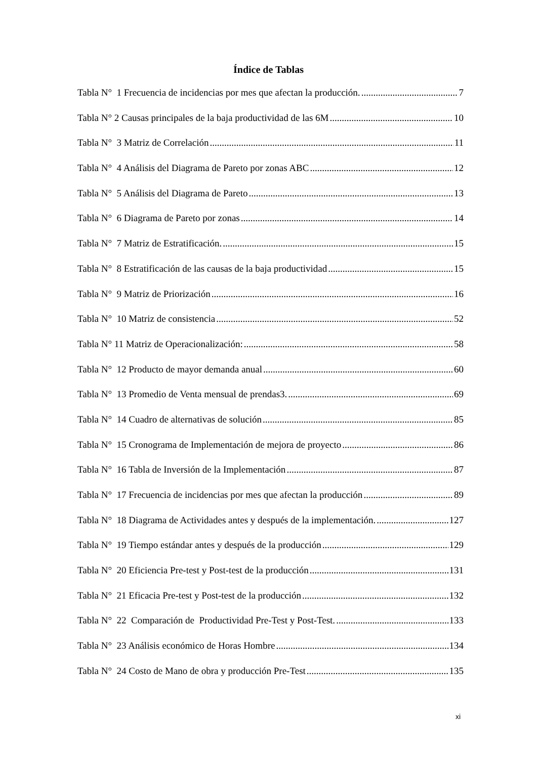Índice de Tablas
Tabla N° 1 Frecuencia de incidencias por mes que afectan la producción. 7
Tabla N° 2 Causas principales de la baja productividad de las 6M 10
Tabla N° 3 Matriz de Correlación 11
Tabla N° 4 Análisis del Diagrama de Pareto por zonas ABC 12
Tabla N° 5 Análisis del Diagrama de Pareto 13
Tabla N° 6 Diagrama de Pareto por zonas 14
Tabla N° 7 Matriz de Estratificación. 15
Tabla N° 8 Estratificación de las causas de la baja productividad 15
Tabla N° 9 Matriz de Priorización 16
Tabla N° 10 Matriz de consistencia 52
Tabla N° 11 Matriz de Operacionalización: 58
Tabla N° 12 Producto de mayor demanda anual 60
Tabla N° 13 Promedio de Venta mensual de prendas3. 69
Tabla N° 14 Cuadro de alternativas de solución 85
Tabla N° 15 Cronograma de Implementación de mejora de proyecto 86
Tabla N° 16 Tabla de Inversión de la Implementación 87
Tabla N° 17 Frecuencia de incidencias por mes que afectan la producción 89
Tabla N° 18 Diagrama de Actividades antes y después de la implementación. 127
Tabla N° 19 Tiempo estándar antes y después de la producción 129
Tabla N° 20 Eficiencia Pre-test y Post-test de la producción 131
Tabla N° 21 Eficacia Pre-test y Post-test de la producción 132
Tabla N° 22 Comparación de Productividad Pre-Test y Post-Test. 133
Tabla N° 23 Análisis económico de Horas Hombre 134
Tabla N° 24 Costo de Mano de obra y producción Pre-Test 135
xi